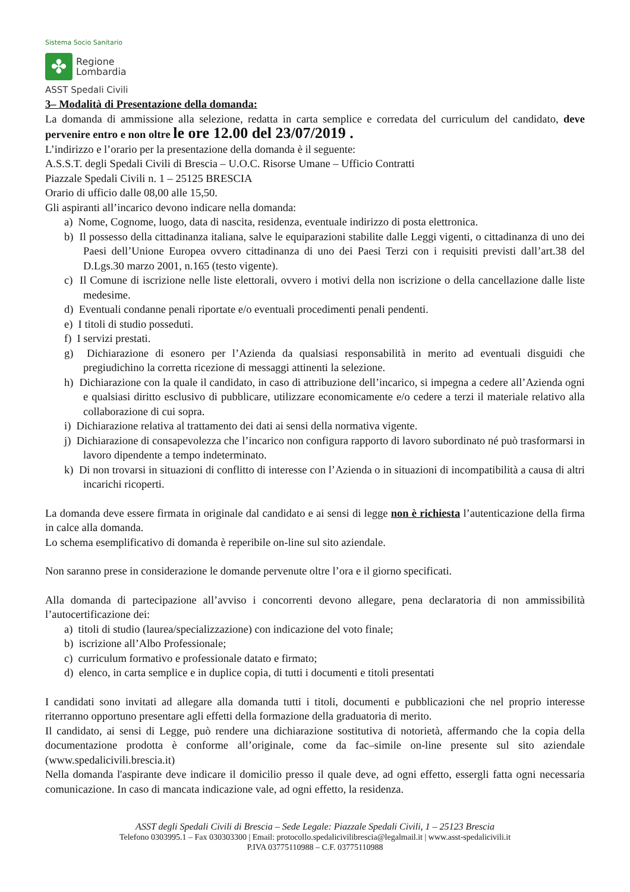Sistema Socio Sanitario
✤
Regione
Lombardia
ASST Spedali Civili
3– Modalità di Presentazione della domanda:
La domanda di ammissione alla selezione, redatta in carta semplice e corredata del curriculum del candidato, deve pervenire entro e non oltre le ore 12.00 del 23/07/2019 .
L’indirizzo e l’orario per la presentazione della domanda è il seguente:
A.S.S.T. degli Spedali Civili di Brescia – U.O.C. Risorse Umane – Ufficio Contratti
Piazzale Spedali Civili n. 1 – 25125 BRESCIA
Orario di ufficio dalle 08,00 alle 15,50.
Gli aspiranti all’incarico devono indicare nella domanda:
a) Nome, Cognome, luogo, data di nascita, residenza, eventuale indirizzo di posta elettronica.
b) Il possesso della cittadinanza italiana, salve le equiparazioni stabilite dalle Leggi vigenti, o cittadinanza di uno dei Paesi dell’Unione Europea ovvero cittadinanza di uno dei Paesi Terzi con i requisiti previsti dall’art.38 del D.Lgs.30 marzo 2001, n.165 (testo vigente).
c) Il Comune di iscrizione nelle liste elettorali, ovvero i motivi della non iscrizione o della cancellazione dalle liste medesime.
d) Eventuali condanne penali riportate e/o eventuali procedimenti penali pendenti.
e) I titoli di studio posseduti.
f) I servizi prestati.
g) Dichiarazione di esonero per l’Azienda da qualsiasi responsabilità in merito ad eventuali disguidi che pregiudichino la corretta ricezione di messaggi attinenti la selezione.
h) Dichiarazione con la quale il candidato, in caso di attribuzione dell’incarico, si impegna a cedere all’Azienda ogni e qualsiasi diritto esclusivo di pubblicare, utilizzare economicamente e/o cedere a terzi il materiale relativo alla collaborazione di cui sopra.
i) Dichiarazione relativa al trattamento dei dati ai sensi della normativa vigente.
j) Dichiarazione di consapevolezza che l’incarico non configura rapporto di lavoro subordinato né può trasformarsi in lavoro dipendente a tempo indeterminato.
k) Di non trovarsi in situazioni di conflitto di interesse con l’Azienda o in situazioni di incompatibilità a causa di altri incarichi ricoperti.
La domanda deve essere firmata in originale dal candidato e ai sensi di legge non è richiesta l’autenticazione della firma in calce alla domanda.
Lo schema esemplificativo di domanda è reperibile on-line sul sito aziendale.
Non saranno prese in considerazione le domande pervenute oltre l’ora e il giorno specificati.
Alla domanda di partecipazione all’avviso i concorrenti devono allegare, pena declaratoria di non ammissibilità l’autocertificazione dei:
a) titoli di studio (laurea/specializzazione) con indicazione del voto finale;
b) iscrizione all’Albo Professionale;
c) curriculum formativo e professionale datato e firmato;
d) elenco, in carta semplice e in duplice copia, di tutti i documenti e titoli presentati
I candidati sono invitati ad allegare alla domanda tutti i titoli, documenti e pubblicazioni che nel proprio interesse riterranno opportuno presentare agli effetti della formazione della graduatoria di merito.
Il candidato, ai sensi di Legge, può rendere una dichiarazione sostitutiva di notorietà, affermando che la copia della documentazione prodotta è conforme all’originale, come da fac–simile on-line presente sul sito aziendale (www.spedalicivili.brescia.it)
Nella domanda l'aspirante deve indicare il domicilio presso il quale deve, ad ogni effetto, essergli fatta ogni necessaria comunicazione. In caso di mancata indicazione vale, ad ogni effetto, la residenza.
ASST degli Spedali Civili di Brescia – Sede Legale: Piazzale Spedali Civili, 1 – 25123 Brescia
Telefono 0303995.1 – Fax 030303300 | Email: protocollo.spedalicivilibrescia@legalmail.it | www.asst-spedalicivili.it
P.IVA 03775110988 – C.F. 03775110988